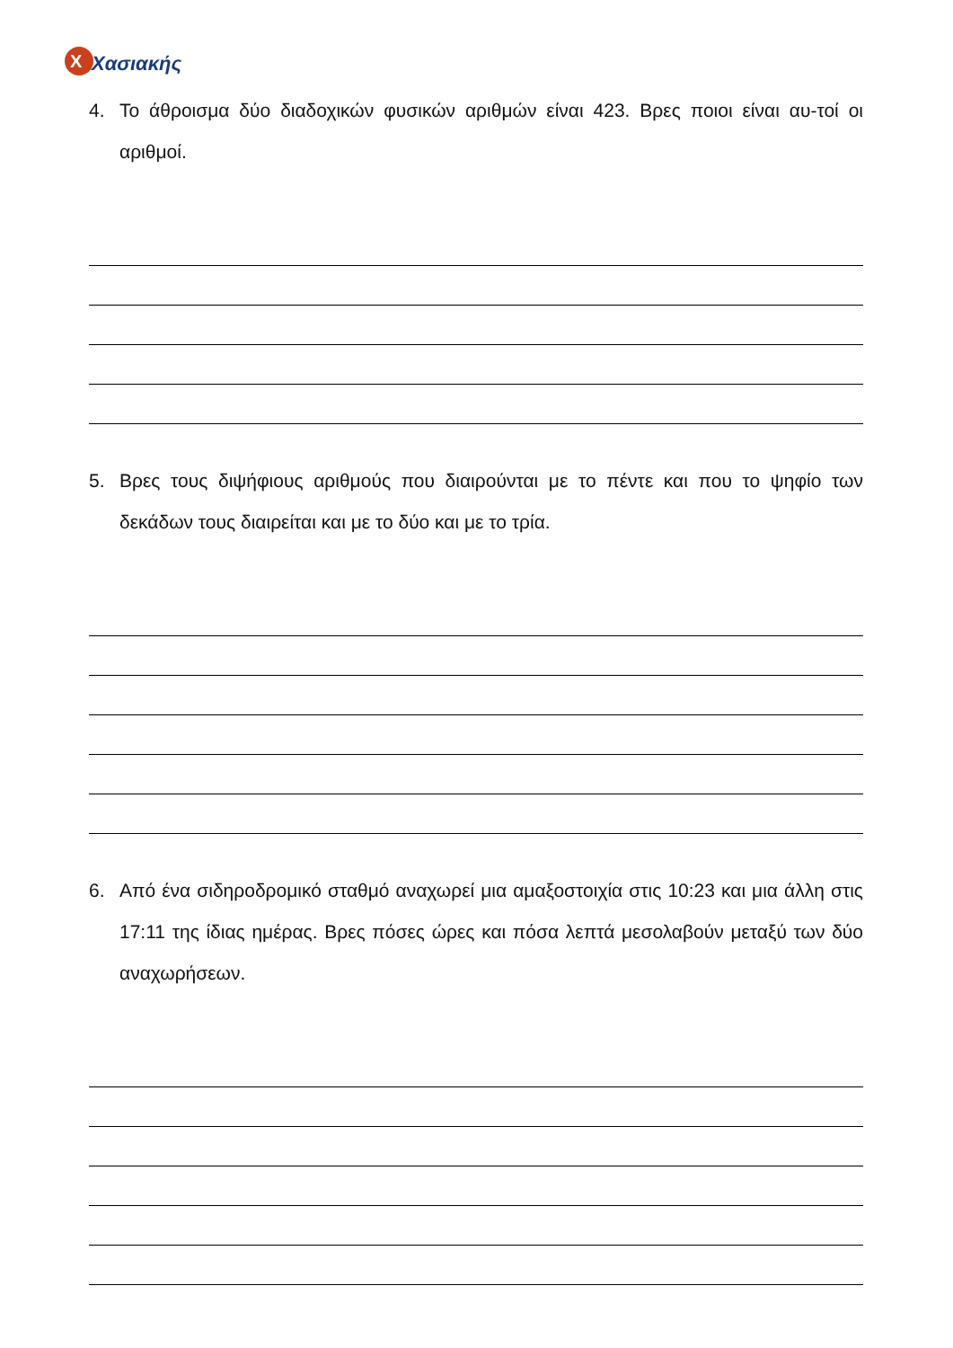X
Χασιακής
4. Το άθροισμα δύο διαδοχικών φυσικών αριθμών είναι 423. Βρες ποιοι είναι αυ-τοί οι αριθμοί.
5. Βρες τους διψήφιους αριθμούς που διαιρούνται με το πέντε και που το ψηφίο των δεκάδων τους διαιρείται και με το δύο και με το τρία.
6. Από ένα σιδηροδρομικό σταθμό αναχωρεί μια αμαξοστοιχία στις 10:23 και μια άλλη στις 17:11 της ίδιας ημέρας. Βρες πόσες ώρες και πόσα λεπτά μεσολαβούν μεταξύ των δύο αναχωρήσεων.